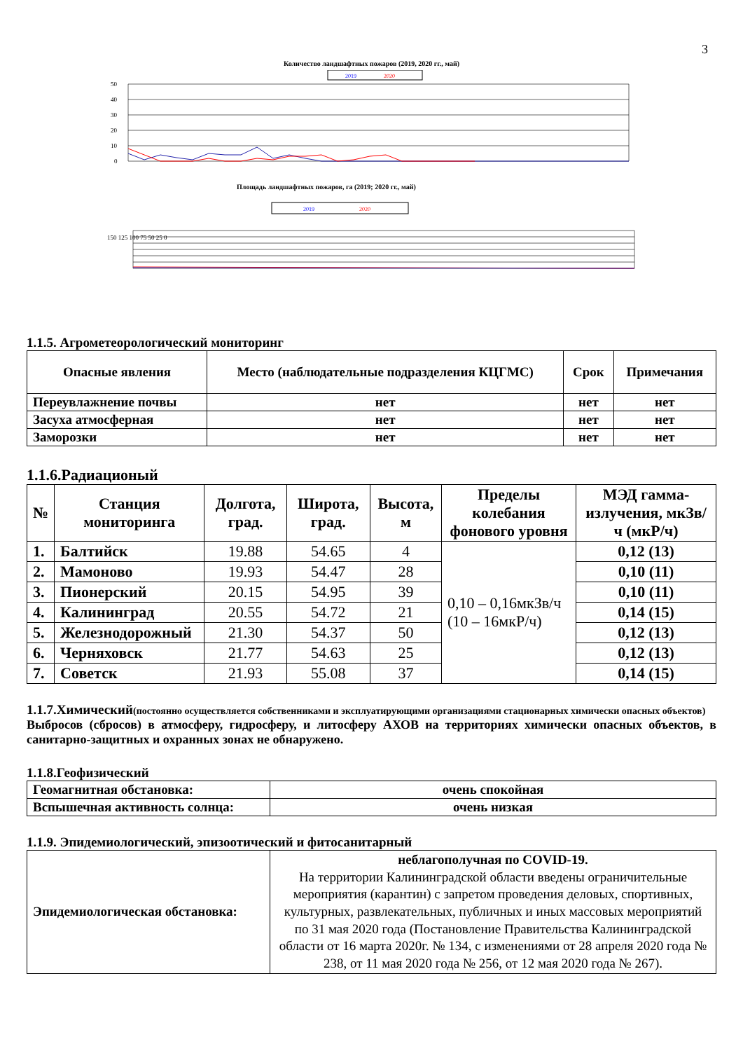3
Количество ландшафтных пожаров (2019, 2020 гг., май)
2019
2020
50
40
30
20
10
0
Площадь ландшафтных пожаров, га (2019; 2020 гг., май)
2019
2020
150 125 100 75 50 25 0
1.1.5. Агрометеорологический мониторинг
| Опасные явления | Место (наблюдательные подразделения КЦГМС) | Срок | Примечания |
| --- | --- | --- | --- |
| Переувлажнение почвы | нет | нет | нет |
| Засуха атмосферная | нет | нет | нет |
| Заморозки | нет | нет | нет |
1.1.6.Радиационый
| № | Станция мониторинга | Долгота, град. | Широта, град. | Высота, м | Пределы колебания фонового уровня | МЭД гамма-излучения, мкЗв/ч (мкР/ч) |
| --- | --- | --- | --- | --- | --- | --- |
| 1. | Балтийск | 19.88 | 54.65 | 4 | 0,10 – 0,16мкЗв/ч (10 – 16мкР/ч) | 0,12 (13) |
| 2. | Мамоново | 19.93 | 54.47 | 28 | | 0,10 (11) |
| 3. | Пионерский | 20.15 | 54.95 | 39 | | 0,10 (11) |
| 4. | Калининград | 20.55 | 54.72 | 21 | | 0,14 (15) |
| 5. | Железнодорожный | 21.30 | 54.37 | 50 | | 0,12 (13) |
| 6. | Черняховск | 21.77 | 54.63 | 25 | | 0,12 (13) |
| 7. | Советск | 21.93 | 55.08 | 37 | | 0,14 (15) |
1.1.7.Химический(постоянно осуществляется собственниками и эксплуатирующими организациями стационарных химически опасных объектов)
Выбросов (сбросов) в атмосферу, гидросферу, и литосферу АХОВ на территориях химически опасных объектов, в санитарно-защитных и охранных зонах не обнаружено.
1.1.8.Геофизический
| Геомагнитная обстановка: | очень спокойная |
| Вспышечная активность солнца: | очень низкая |
1.1.9. Эпидемиологический, эпизоотический и фитосанитарный
| Эпидемиологическая обстановка: | неблагополучная по COVID-19. На территории Калининградской области введены ограничительные мероприятия (карантин) с запретом проведения деловых, спортивных, культурных, развлекательных, публичных и иных массовых мероприятий по 31 мая 2020 года (Постановление Правительства Калининградской области от 16 марта 2020г. № 134, с изменениями от 28 апреля 2020 года № 238, от 11 мая 2020 года № 256, от 12 мая 2020 года № 267). |